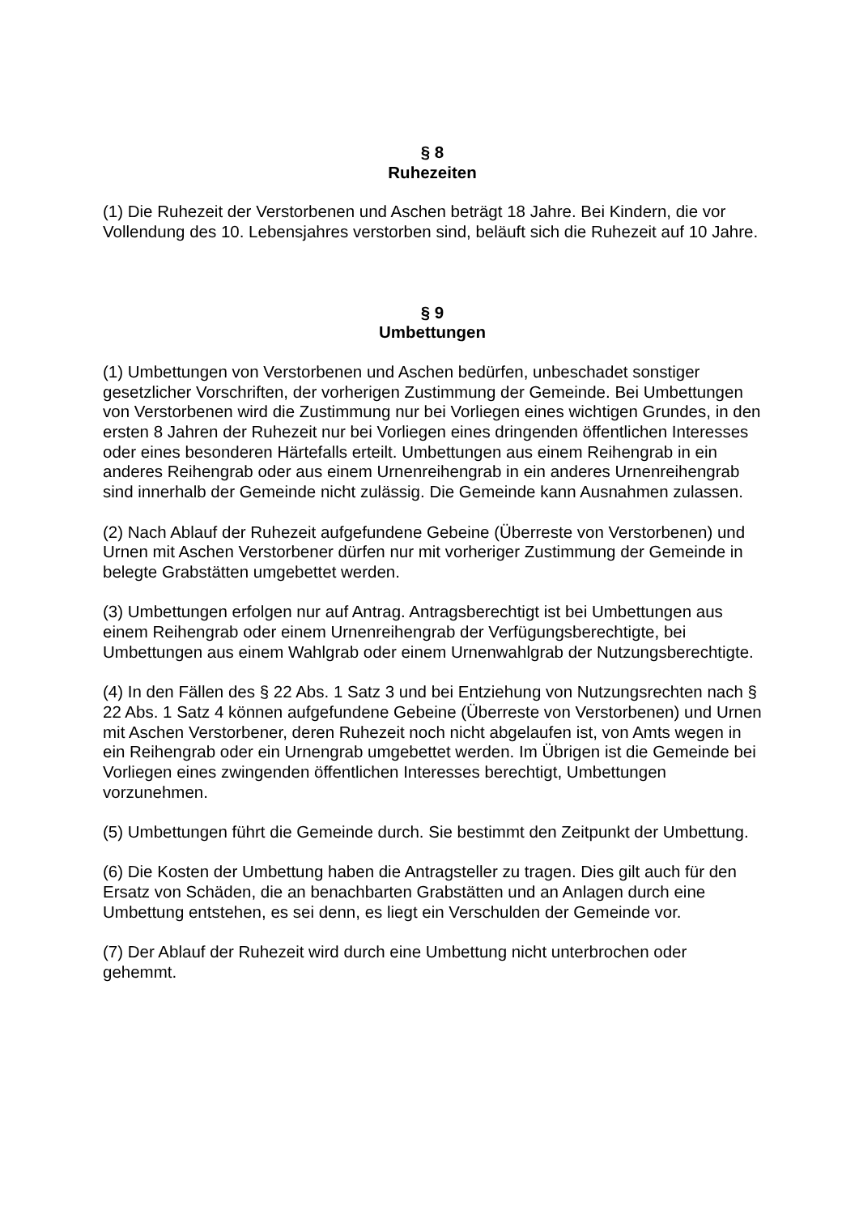§ 8
Ruhezeiten
(1) Die Ruhezeit der Verstorbenen und Aschen beträgt 18 Jahre. Bei Kindern, die vor Vollendung des 10. Lebensjahres verstorben sind, beläuft sich die Ruhezeit auf 10 Jahre.
§ 9
Umbettungen
(1) Umbettungen von Verstorbenen und Aschen bedürfen, unbeschadet sonstiger gesetzlicher Vorschriften, der vorherigen Zustimmung der Gemeinde. Bei Umbettungen von Verstorbenen wird die Zustimmung nur bei Vorliegen eines wichtigen Grundes, in den ersten 8 Jahren der Ruhezeit nur bei Vorliegen eines dringenden öffentlichen Interesses oder eines besonderen Härtefalls erteilt. Umbettungen aus einem Reihengrab in ein anderes Reihengrab oder aus einem Urnenreihengrab in ein anderes Urnenreihengrab sind innerhalb der Gemeinde nicht zulässig. Die Gemeinde kann Ausnahmen zulassen.
(2) Nach Ablauf der Ruhezeit aufgefundene Gebeine (Überreste von Verstorbenen) und Urnen mit Aschen Verstorbener dürfen nur mit vorheriger Zustimmung der Gemeinde in belegte Grabstätten umgebettet werden.
(3) Umbettungen erfolgen nur auf Antrag. Antragsberechtigt ist bei Umbettungen aus einem Reihengrab oder einem Urnenreihengrab der Verfügungsberechtigte, bei Umbettungen aus einem Wahlgrab oder einem Urnenwahlgrab der Nutzungsberechtigte.
(4) In den Fällen des § 22 Abs. 1 Satz 3 und bei Entziehung von Nutzungsrechten nach § 22 Abs. 1 Satz 4 können aufgefundene Gebeine (Überreste von Verstorbenen) und Urnen mit Aschen Verstorbener, deren Ruhezeit noch nicht abgelaufen ist, von Amts wegen in ein Reihengrab oder ein Urnengrab umgebettet werden. Im Übrigen ist die Gemeinde bei Vorliegen eines zwingenden öffentlichen Interesses berechtigt, Umbettungen vorzunehmen.
(5) Umbettungen führt die Gemeinde durch. Sie bestimmt den Zeitpunkt der Umbettung.
(6) Die Kosten der Umbettung haben die Antragsteller zu tragen. Dies gilt auch für den Ersatz von Schäden, die an benachbarten Grabstätten und an Anlagen durch eine Umbettung entstehen, es sei denn, es liegt ein Verschulden der Gemeinde vor.
(7) Der Ablauf der Ruhezeit wird durch eine Umbettung nicht unterbrochen oder gehemmt.